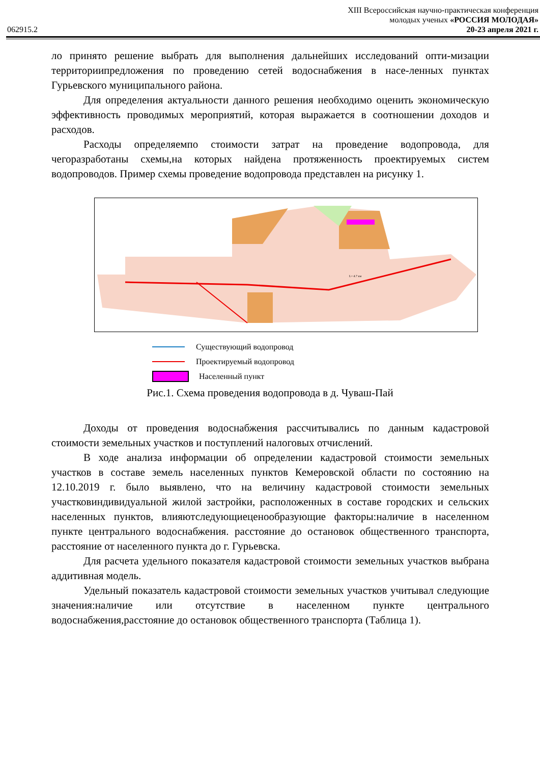XIII Всероссийская научно-практическая конференция
молодых ученых «РОССИЯ МОЛОДАЯ»
062915.2 20-23 апреля 2021 г.
ло принято решение выбрать для выполнения дальнейших исследований опти-мизации территориипредложения по проведению сетей водоснабжения в насе-ленных пунктах Гурьевского муниципального района.
Для определения актуальности данного решения необходимо оценить экономическую эффективность проводимых мероприятий, которая выражается в соотношении доходов и расходов.
Расходы определяемпо стоимости затрат на проведение водопровода, для чегоразработаны схемы,на которых найдена протяженность проектируемых систем водопроводов. Пример схемы проведение водопровода представлен на рисунку 1.
L= 4.7 км
Существующий водопровод
Проектируемый водопровод
Населенный пункт
Рис.1. Схема проведения водопровода в д. Чуваш-Пай
Доходы от проведения водоснабжения рассчитывались по данным кадастровой стоимости земельных участков и поступлений налоговых отчислений.
В ходе анализа информации об определении кадастровой стоимости земельных участков в составе земель населенных пунктов Кемеровской области по состоянию на 12.10.2019 г. было выявлено, что на величину кадастровой стоимости земельных участковиндивидуальной жилой застройки, расположенных в составе городских и сельских населенных пунктов, влияютследующиеценообразующие факторы:наличие в населенном пункте центрального водоснабжения. расстояние до остановок общественного транспорта, расстояние от населенного пункта до г. Гурьевска.
Для расчета удельного показателя кадастровой стоимости земельных участков выбрана аддитивная модель.
Удельный показатель кадастровой стоимости земельных участков учитывал следующие значения:наличие или отсутствие в населенном пункте центрального водоснабжения,расстояние до остановок общественного транспорта (Таблица 1).